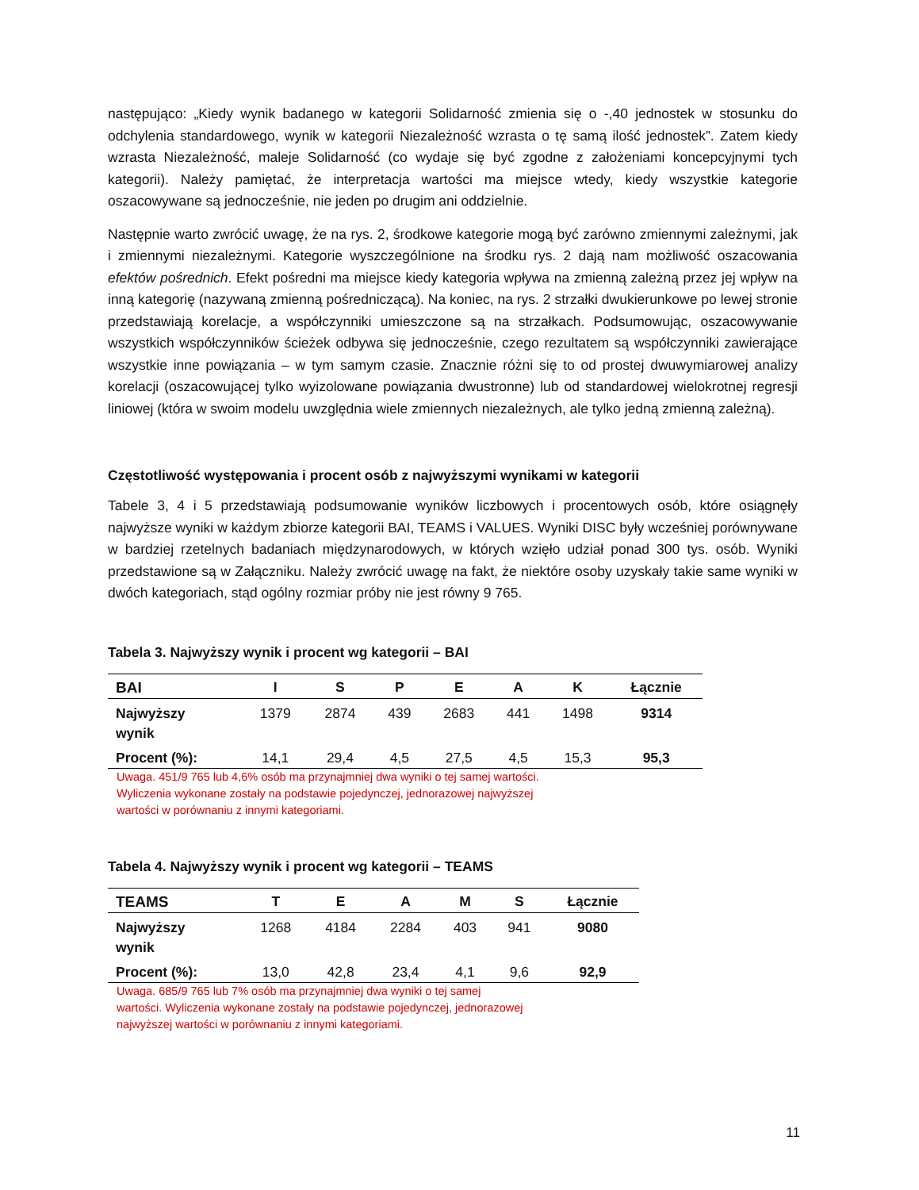następująco: „Kiedy wynik badanego w kategorii Solidarność zmienia się o -,40 jednostek w stosunku do odchylenia standardowego, wynik w kategorii Niezależność wzrasta o tę samą ilość jednostek”. Zatem kiedy wzrasta Niezależność, maleje Solidarność (co wydaje się być zgodne z założeniami koncepcyjnymi tych kategorii). Należy pamiętać, że interpretacja wartości ma miejsce wtedy, kiedy wszystkie kategorie oszacowywane są jednocześnie, nie jeden po drugim ani oddzielnie.
Następnie warto zwrócić uwagę, że na rys. 2, środkowe kategorie mogą być zarówno zmiennymi zależnymi, jak i zmiennymi niezależnymi. Kategorie wyszczególnione na środku rys. 2 dają nam możliwość oszacowania efektów pośrednich. Efekt pośredni ma miejsce kiedy kategoria wpływa na zmienną zależną przez jej wpływ na inną kategorię (nazywaną zmienną pośredniczącą). Na koniec, na rys. 2 strzałki dwukierunkowe po lewej stronie przedstawiają korelacje, a współczynniki umieszczone są na strzałkach. Podsumowując, oszacowywanie wszystkich współczynników ścieżek odbywa się jednocześnie, czego rezultatem są współczynniki zawierające wszystkie inne powiązania – w tym samym czasie. Znacznie różni się to od prostej dwuwymiarowej analizy korelacji (oszacowującej tylko wyizolowane powiązania dwustronne) lub od standardowej wielokrotnej regresji liniowej (która w swoim modelu uwzględnia wiele zmiennych niezależnych, ale tylko jedną zmienną zależną).
Częstotliwość występowania i procent osób z najwyższymi wynikami w kategorii
Tabele 3, 4 i 5 przedstawiają podsumowanie wyników liczbowych i procentowych osób, które osiągnęły najwyższe wyniki w każdym zbiorze kategorii BAI, TEAMS i VALUES. Wyniki DISC były wcześniej porównywane w bardziej rzetelnych badaniach międzynarodowych, w których wzięło udział ponad 300 tys. osób. Wyniki przedstawione są w Załączniku. Należy zwrócić uwagę na fakt, że niektóre osoby uzyskały takie same wyniki w dwóch kategoriach, stąd ogólny rozmiar próby nie jest równy 9 765.
Tabela 3. Najwyższy wynik i procent wg kategorii – BAI
| BAI | I | S | P | E | A | K | Łącznie |
| --- | --- | --- | --- | --- | --- | --- | --- |
| Najwyższy wynik | 1379 | 2874 | 439 | 2683 | 441 | 1498 | 9314 |
| Procent (%): | 14,1 | 29,4 | 4,5 | 27,5 | 4,5 | 15,3 | 95,3 |
Uwaga. 451/9 765 lub 4,6% osób ma przynajmniej dwa wyniki o tej samej wartości.
Wyliczenia wykonane zostały na podstawie pojedynczej, jednorazowej najwyższej
wartości w porównaniu z innymi kategoriami.
Tabela 4. Najwyższy wynik i procent wg kategorii – TEAMS
| TEAMS | T | E | A | M | S | Łącznie |
| --- | --- | --- | --- | --- | --- | --- |
| Najwyższy wynik | 1268 | 4184 | 2284 | 403 | 941 | 9080 |
| Procent (%): | 13,0 | 42,8 | 23,4 | 4,1 | 9,6 | 92,9 |
Uwaga. 685/9 765 lub 7% osób ma przynajmniej dwa wyniki o tej samej
wartości. Wyliczenia wykonane zostały na podstawie pojedynczej, jednorazowej
najwyższej wartości w porównaniu z innymi kategoriami.
11